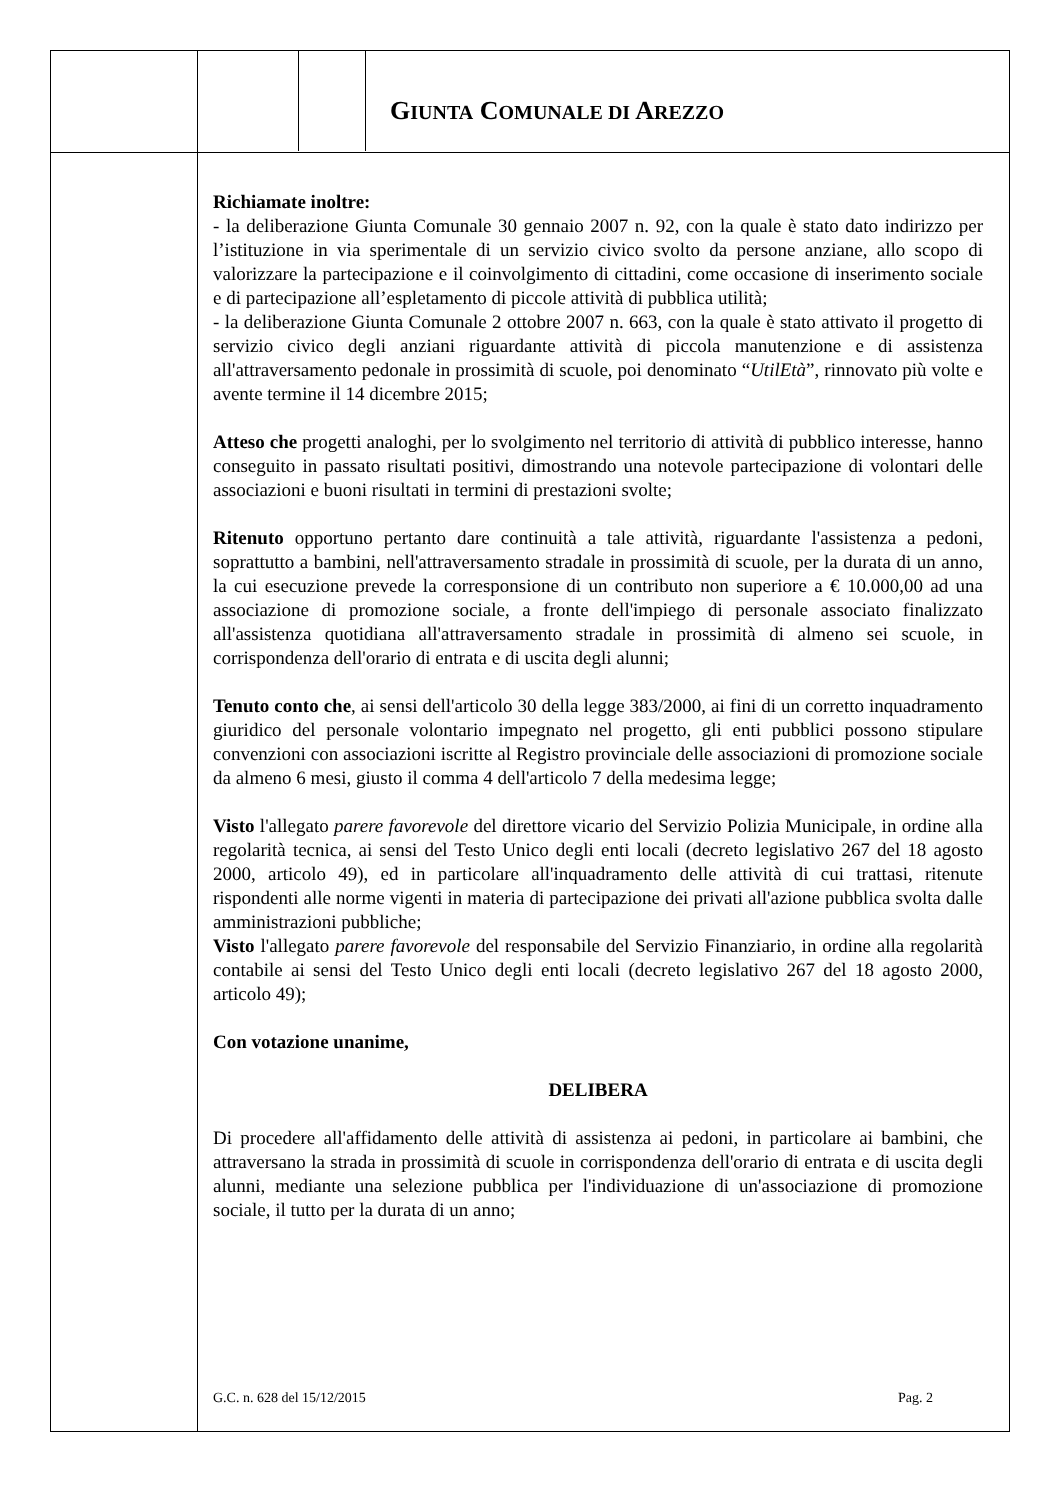GIUNTA COMUNALE DI AREZZO
Richiamate inoltre:
- la deliberazione Giunta Comunale 30 gennaio 2007 n. 92, con la quale è stato dato indirizzo per l’istituzione in via sperimentale di un servizio civico svolto da persone anziane, allo scopo di valorizzare la partecipazione e il coinvolgimento di cittadini, come occasione di inserimento sociale e di partecipazione all’espletamento di piccole attività di pubblica utilità;
- la deliberazione Giunta Comunale 2 ottobre 2007 n. 663, con la quale è stato attivato il progetto di servizio civico degli anziani riguardante attività di piccola manutenzione e di assistenza all'attraversamento pedonale in prossimità di scuole, poi denominato “UtilEtà”, rinnovato più volte e avente termine il 14 dicembre 2015;
Atteso che progetti analoghi, per lo svolgimento nel territorio di attività di pubblico interesse, hanno conseguito in passato risultati positivi, dimostrando una notevole partecipazione di volontari delle associazioni e buoni risultati in termini di prestazioni svolte;
Ritenuto opportuno pertanto dare continuità a tale attività, riguardante l'assistenza a pedoni, soprattutto a bambini, nell'attraversamento stradale in prossimità di scuole, per la durata di un anno, la cui esecuzione prevede la corresponsione di un contributo non superiore a € 10.000,00 ad una associazione di promozione sociale, a fronte dell'impiego di personale associato finalizzato all'assistenza quotidiana all'attraversamento stradale in prossimità di almeno sei scuole, in corrispondenza dell'orario di entrata e di uscita degli alunni;
Tenuto conto che, ai sensi dell'articolo 30 della legge 383/2000, ai fini di un corretto inquadramento giuridico del personale volontario impegnato nel progetto, gli enti pubblici possono stipulare convenzioni con associazioni iscritte al Registro provinciale delle associazioni di promozione sociale da almeno 6 mesi, giusto il comma 4 dell'articolo 7 della medesima legge;
Visto l'allegato parere favorevole del direttore vicario del Servizio Polizia Municipale, in ordine alla regolarità tecnica, ai sensi del Testo Unico degli enti locali (decreto legislativo 267 del 18 agosto 2000, articolo 49), ed in particolare all'inquadramento delle attività di cui trattasi, ritenute rispondenti alle norme vigenti in materia di partecipazione dei privati all'azione pubblica svolta dalle amministrazioni pubbliche;
Visto l'allegato parere favorevole del responsabile del Servizio Finanziario, in ordine alla regolarità contabile ai sensi del Testo Unico degli enti locali (decreto legislativo 267 del 18 agosto 2000, articolo 49);
Con votazione unanime,
DELIBERA
Di procedere all'affidamento delle attività di assistenza ai pedoni, in particolare ai bambini, che attraversano la strada in prossimità di scuole in corrispondenza dell'orario di entrata e di uscita degli alunni, mediante una selezione pubblica per l'individuazione di un'associazione di promozione sociale, il tutto per la durata di un anno;
G.C. n. 628 del 15/12/2015 Pag. 2